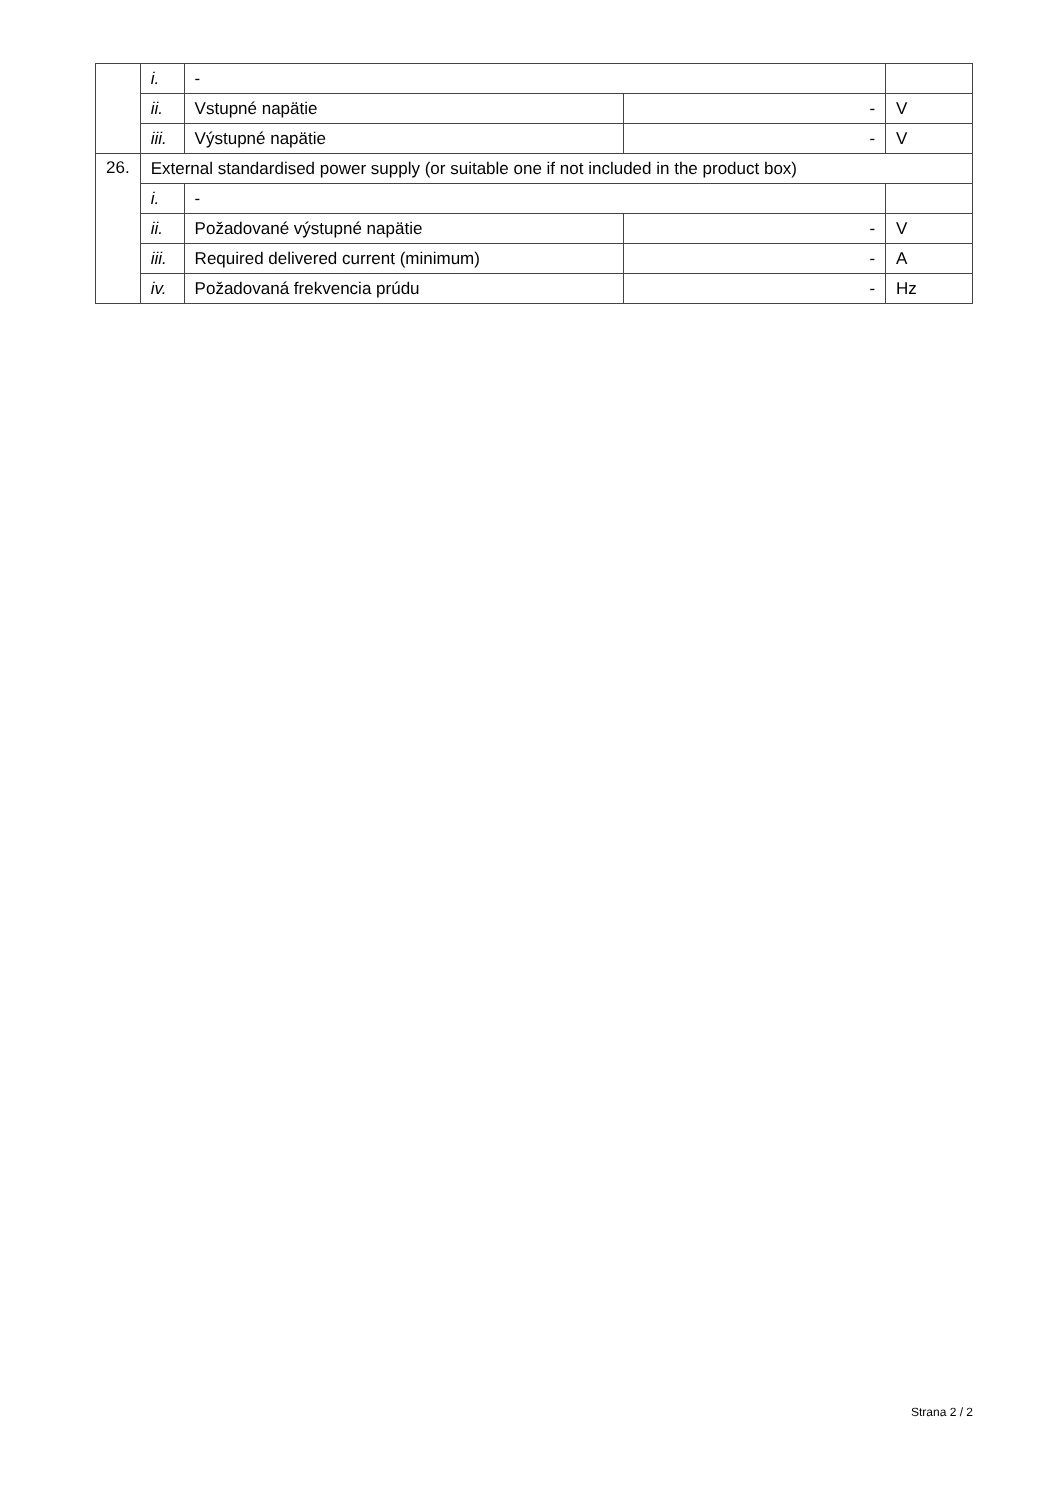| | i. | - | | |
| | ii. | Vstupné napätie | - | V |
| | iii. | Výstupné napätie | - | V |
| 26. | External standardised power supply (or suitable one if not included in the product box) | | | |
| | i. | - | | |
| | ii. | Požadované výstupné napätie | - | V |
| | iii. | Required delivered current (minimum) | - | A |
| | iv. | Požadovaná frekvencia prúdu | - | Hz |
Strana 2 / 2